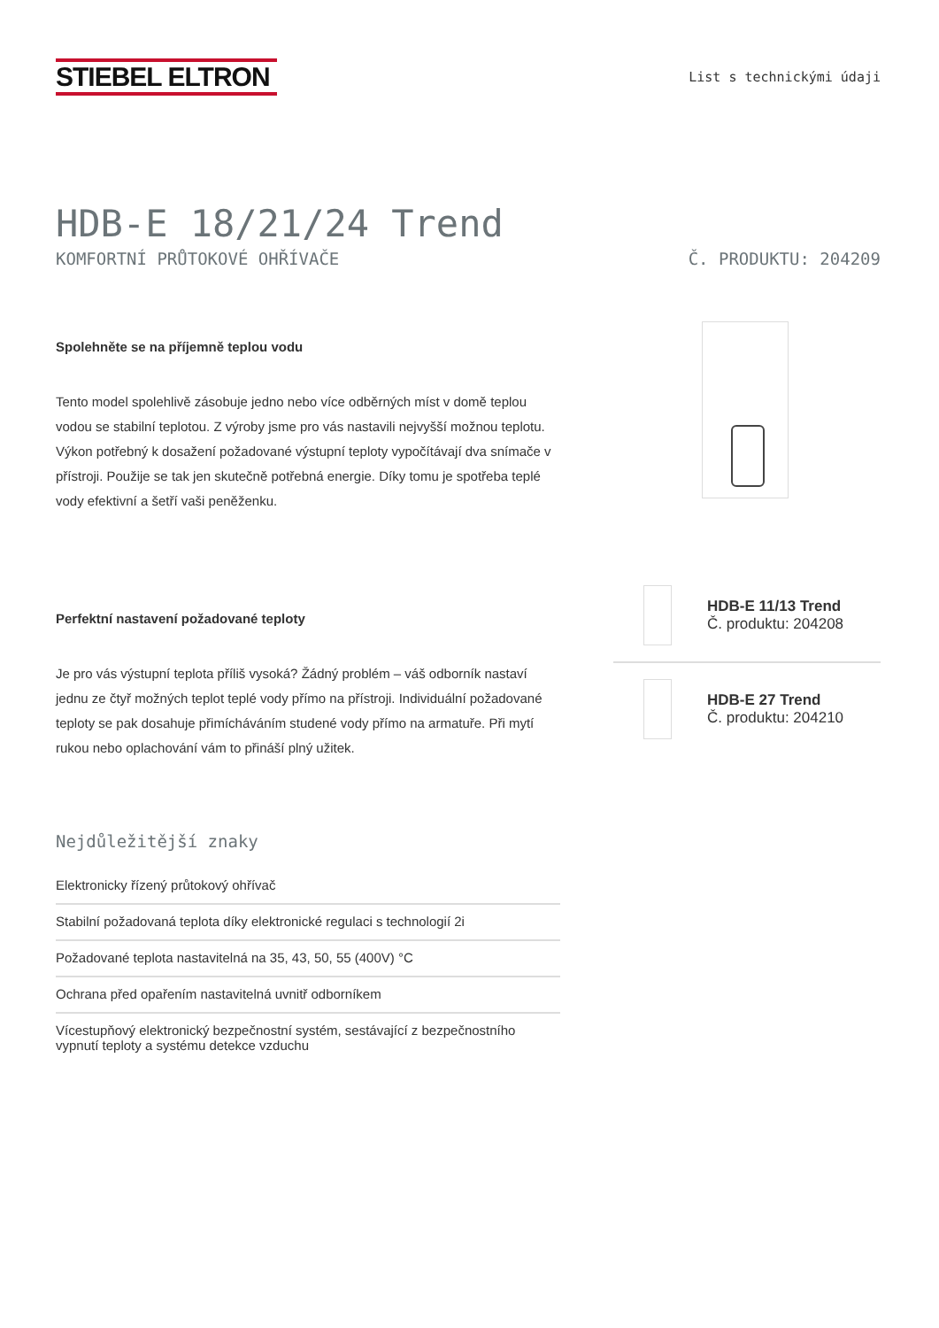STIEBEL ELTRON
List s technickými údaji
HDB-E 18/21/24 Trend
KOMFORTNÍ PRŮTOKOVÉ OHŘÍVAČE Č. PRODUKTU: 204209
Spolehněte se na příjemně teplou vodu
Tento model spolehlivě zásobuje jedno nebo více odběrných míst v domě teplou vodou se stabilní teplotou. Z výroby jsme pro vás nastavili nejvyšší možnou teplotu. Výkon potřebný k dosažení požadované výstupní teploty vypočítávají dva snímače v přístroji. Použije se tak jen skutečně potřebná energie. Díky tomu je spotřeba teplé vody efektivní a šetří vaši peněženku.
Perfektní nastavení požadované teploty
Je pro vás výstupní teplota příliš vysoká? Žádný problém – váš odborník nastaví jednu ze čtyř možných teplot teplé vody přímo na přístroji. Individuální požadované teploty se pak dosahuje přimícháváním studené vody přímo na armatuře. Při mytí rukou nebo oplachování vám to přináší plný užitek.
HDB-E 11/13 Trend
Č. produktu: 204208
HDB-E 27 Trend
Č. produktu: 204210
Nejdůležitější znaky
Elektronicky řízený průtokový ohřívač
Stabilní požadovaná teplota díky elektronické regulaci s technologií 2i
Požadované teplota nastavitelná na 35, 43, 50, 55 (400V) °C
Ochrana před opařením nastavitelná uvnitř odborníkem
Vícestupňový elektronický bezpečnostní systém, sestávající z bezpečnostního vypnutí teploty a systému detekce vzduchu